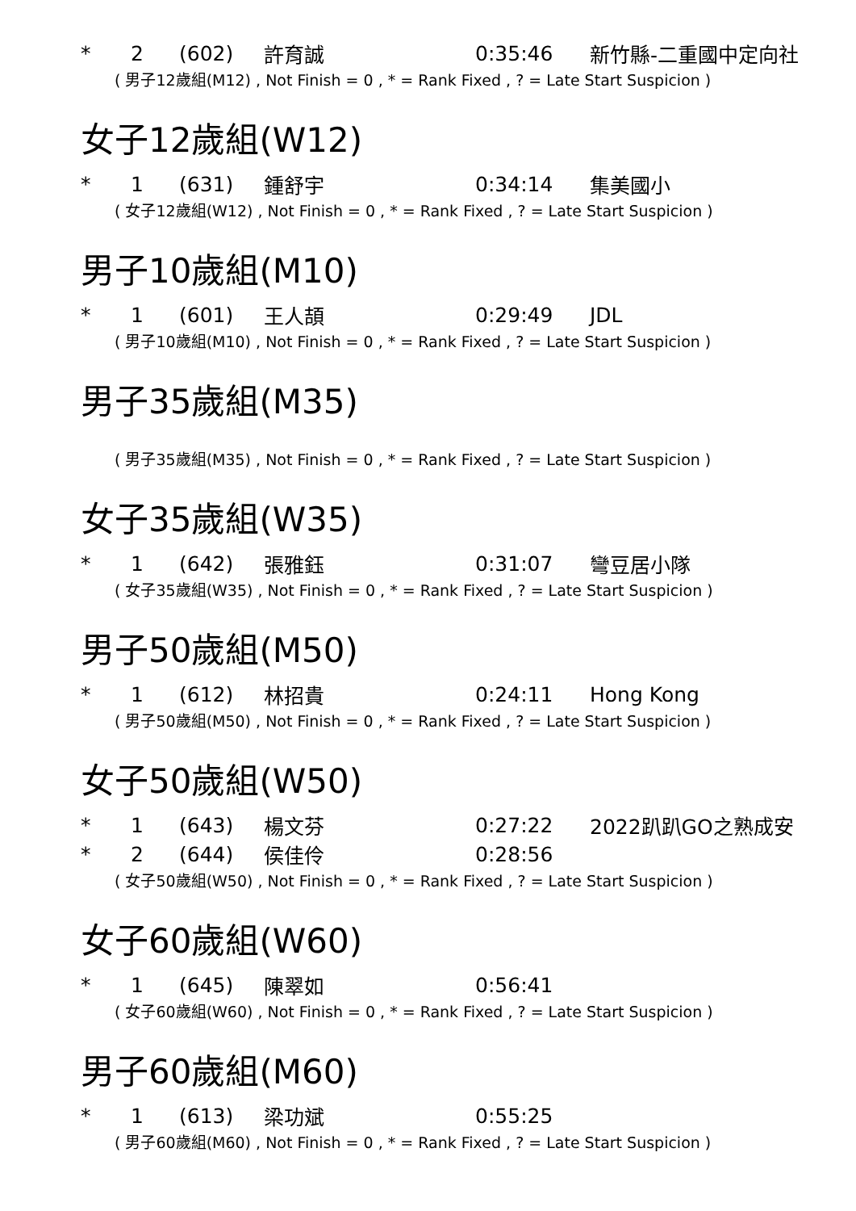| * | 2 | (602) | 許育誠 | 0:35:46 | 新竹縣-二重國中定向社 |
( 男子12歲組(M12) , Not Finish = 0 , * = Rank Fixed , ? = Late Start Suspicion )
女子12歲組(W12)
| * | 1 | (631) | 鍾舒宇 | 0:34:14 | 集美國小 |
( 女子12歲組(W12) , Not Finish = 0 , * = Rank Fixed , ? = Late Start Suspicion )
男子10歲組(M10)
| * | 1 | (601) | 王人頡 | 0:29:49 | JDL |
( 男子10歲組(M10) , Not Finish = 0 , * = Rank Fixed , ? = Late Start Suspicion )
男子35歲組(M35)
( 男子35歲組(M35) , Not Finish = 0 , * = Rank Fixed , ? = Late Start Suspicion )
女子35歲組(W35)
| * | 1 | (642) | 張雅鈺 | 0:31:07 | 彎豆居小隊 |
( 女子35歲組(W35) , Not Finish = 0 , * = Rank Fixed , ? = Late Start Suspicion )
男子50歲組(M50)
| * | 1 | (612) | 林招貴 | 0:24:11 | Hong Kong |
( 男子50歲組(M50) , Not Finish = 0 , * = Rank Fixed , ? = Late Start Suspicion )
女子50歲組(W50)
| * | 1 | (643) | 楊文芬 | 0:27:22 | 2022趴趴GO之熟成安 |
| * | 2 | (644) | 侯佳伶 | 0:28:56 | |
( 女子50歲組(W50) , Not Finish = 0 , * = Rank Fixed , ? = Late Start Suspicion )
女子60歲組(W60)
| * | 1 | (645) | 陳翠如 | 0:56:41 | |
( 女子60歲組(W60) , Not Finish = 0 , * = Rank Fixed , ? = Late Start Suspicion )
男子60歲組(M60)
| * | 1 | (613) | 梁功斌 | 0:55:25 | |
( 男子60歲組(M60) , Not Finish = 0 , * = Rank Fixed , ? = Late Start Suspicion )